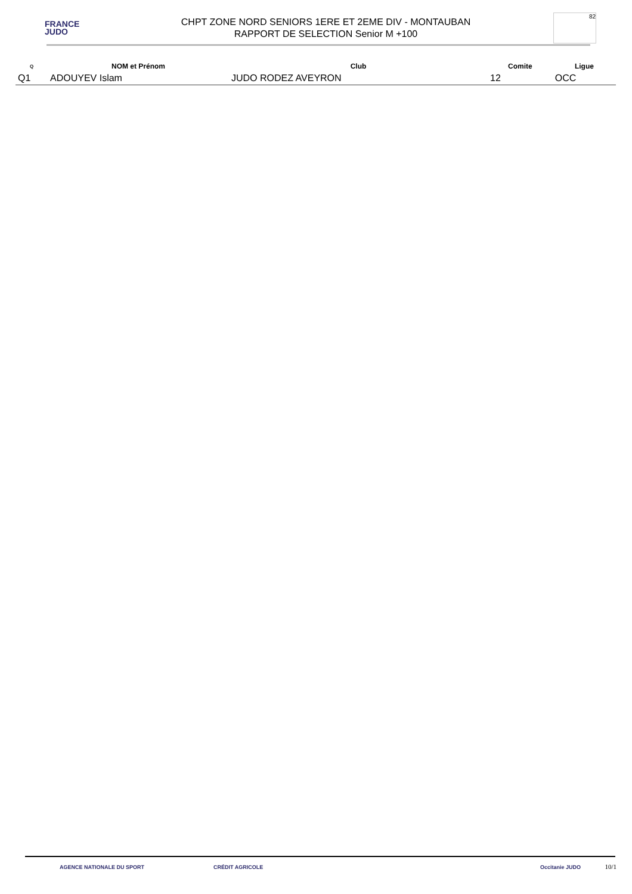FRANCE
JUDO
CHPT ZONE NORD SENIORS 1ERE ET 2EME DIV - MONTAUBAN
RAPPORT DE SELECTION Senior M +100
82
| Q | NOM et Prénom | Club | Comite | Ligue |
| --- | --- | --- | --- | --- |
| Q1 | ADOUYEV Islam | JUDO RODEZ AVEYRON | 12 | OCC |
AGENCE NATIONALE DU SPORT CRÉDIT AGRICOLE Occitanie JUDO
10/1